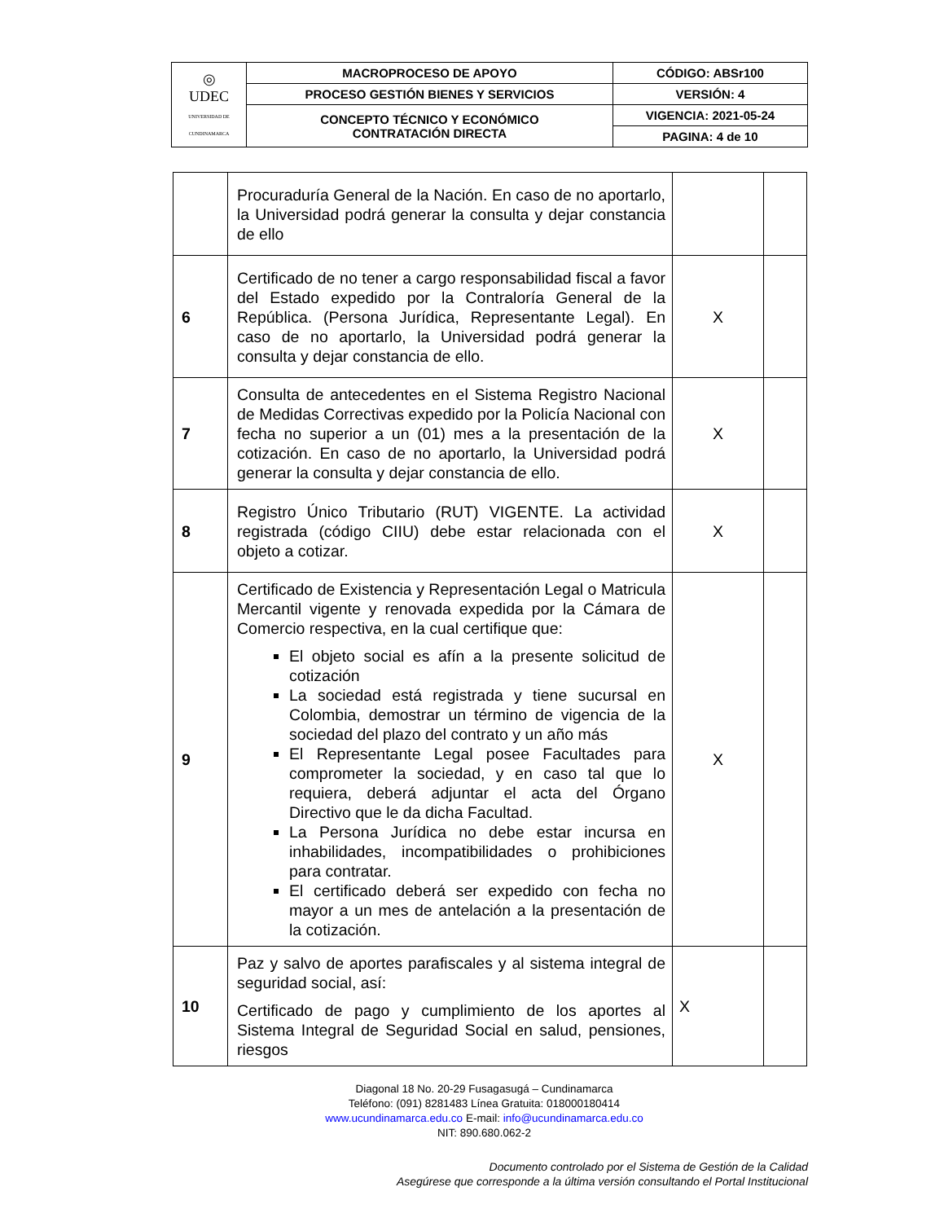| ◎ UDEC UNIVERSIDAD DE CUNDINAMARCA | MACROPROCESO DE APOYO | CÓDIGO: ABSr100 |
| | PROCESO GESTIÓN BIENES Y SERVICIOS | VERSIÓN: 4 |
| | CONCEPTO TÉCNICO Y ECONÓMICO CONTRATACIÓN DIRECTA | VIGENCIA: 2021-05-24 |
| | | PAGINA: 4 de 10 |
| | Procuraduría General de la Nación. En caso de no aportarlo, la Universidad podrá generar la consulta y dejar constancia de ello | | |
| 6 | Certificado de no tener a cargo responsabilidad fiscal a favor del Estado expedido por la Contraloría General de la República. (Persona Jurídica, Representante Legal). En caso de no aportarlo, la Universidad podrá generar la consulta y dejar constancia de ello. | X | |
| 7 | Consulta de antecedentes en el Sistema Registro Nacional de Medidas Correctivas expedido por la Policía Nacional con fecha no superior a un (01) mes a la presentación de la cotización. En caso de no aportarlo, la Universidad podrá generar la consulta y dejar constancia de ello. | X | |
| 8 | Registro Único Tributario (RUT) VIGENTE. La actividad registrada (código CIIU) debe estar relacionada con el objeto a cotizar. | X | |
| 9 | Certificado de Existencia y Representación Legal o Matricula Mercantil vigente y renovada expedida por la Cámara de Comercio respectiva, en la cual certifique que: El objeto social es afín a la presente solicitud de cotización La sociedad está registrada y tiene sucursal en Colombia, demostrar un término de vigencia de la sociedad del plazo del contrato y un año más El Representante Legal posee Facultades para comprometer la sociedad, y en caso tal que lo requiera, deberá adjuntar el acta del Órgano Directivo que le da dicha Facultad. La Persona Jurídica no debe estar incursa en inhabilidades, incompatibilidades o prohibiciones para contratar. El certificado deberá ser expedido con fecha no mayor a un mes de antelación a la presentación de la cotización. | X | |
| 10 | Paz y salvo de aportes parafiscales y al sistema integral de seguridad social, así: Certificado de pago y cumplimiento de los aportes al Sistema Integral de Seguridad Social en salud, pensiones, riesgos | X | |
Diagonal 18 No. 20-29 Fusagasugá – Cundinamarca
Teléfono: (091) 8281483 Línea Gratuita: 018000180414
www.ucundinamarca.edu.co E-mail: info@ucundinamarca.edu.co
NIT: 890.680.062-2
Documento controlado por el Sistema de Gestión de la Calidad
Asegúrese que corresponde a la última versión consultando el Portal Institucional